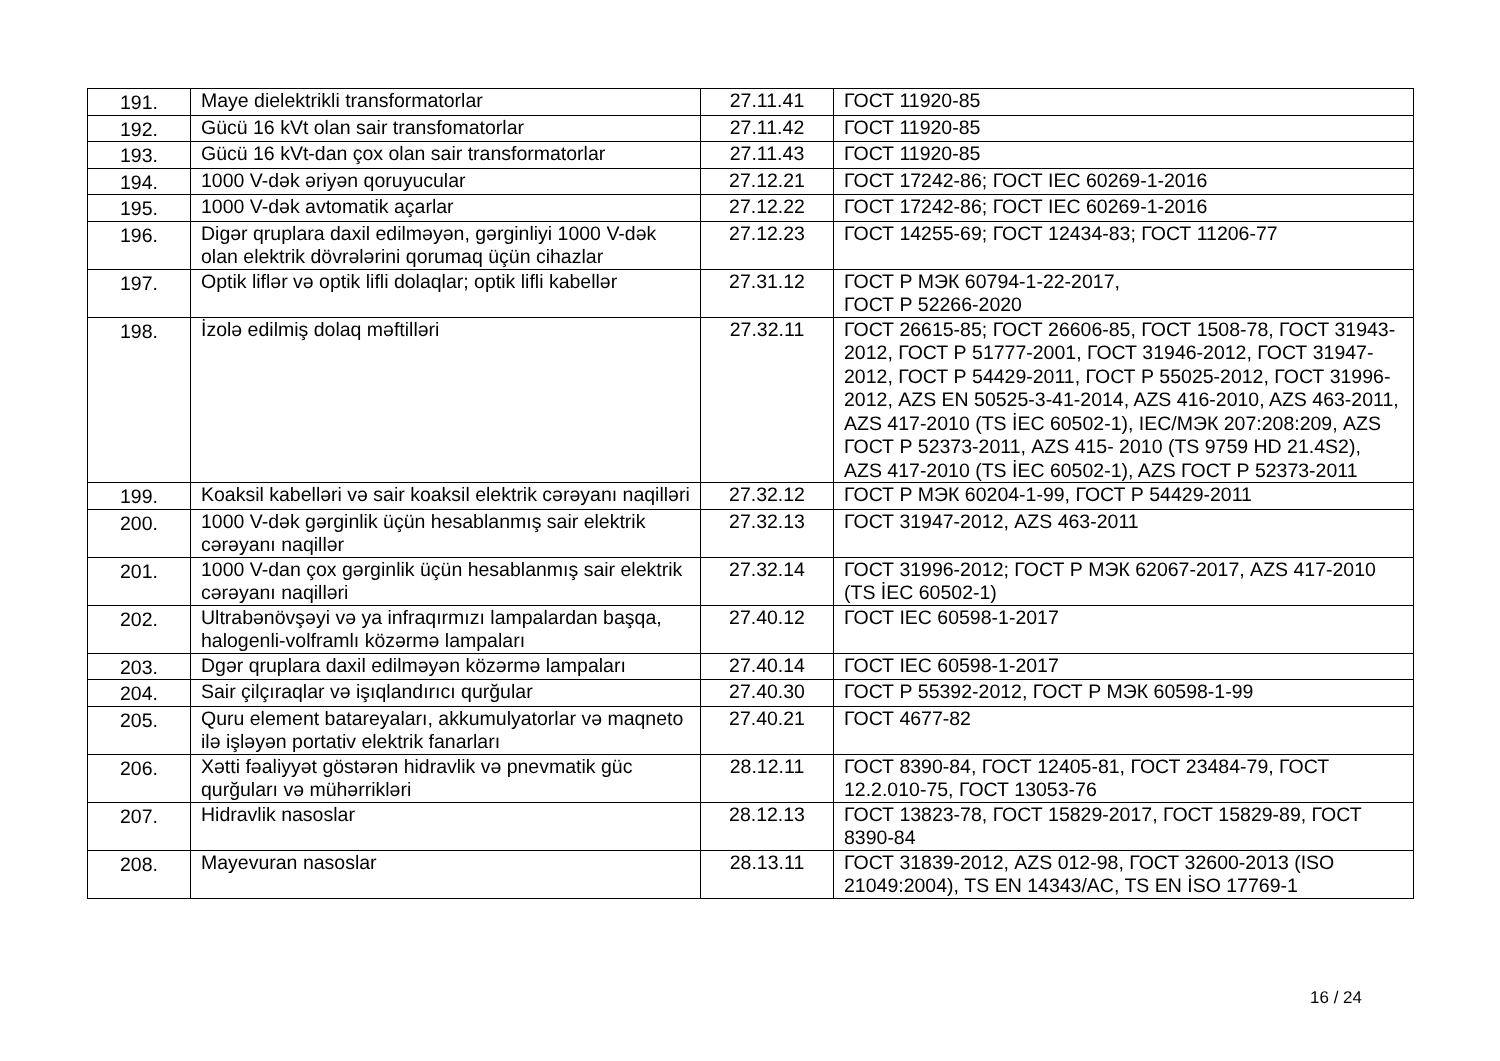| 191. | Maye dielektrikli transformatorlar | 27.11.41 | ГОСТ 11920-85 |
| 192. | Gücü 16 kVt olan sair transfomatorlar | 27.11.42 | ГОСТ 11920-85 |
| 193. | Gücü 16 kVt-dan çox olan sair transformatorlar | 27.11.43 | ГОСТ 11920-85 |
| 194. | 1000 V-dək əriyən qoruyucular | 27.12.21 | ГОСТ 17242-86; ГОСТ IEC 60269-1-2016 |
| 195. | 1000 V-dək avtomatik açarlar | 27.12.22 | ГОСТ 17242-86; ГОСТ IEC 60269-1-2016 |
| 196. | Digər qruplara daxil edilməyən, gərginliyi 1000 V-dək olan elektrik dövrələrini qorumaq üçün cihazlar | 27.12.23 | ГОСТ 14255-69; ГОСТ 12434-83; ГОСТ 11206-77 |
| 197. | Optik liflər və optik lifli dolaqlar; optik lifli kabellər | 27.31.12 | ГОСТ Р МЭК 60794-1-22-2017, ГОСТ Р 52266-2020 |
| 198. | İzolə edilmiş dolaq məftilləri | 27.32.11 | ГОСТ 26615-85; ГОСТ 26606-85, ГОСТ 1508-78, ГОСТ 31943-2012, ГОСТ Р 51777-2001, ГОСТ 31946-2012, ГОСТ 31947-2012, ГОСТ Р 54429-2011, ГОСТ Р 55025-2012, ГОСТ 31996-2012, AZS EN 50525-3-41-2014, AZS 416-2010, AZS 463-2011, AZS 417-2010 (TS İEC 60502-1), IEC/МЭК 207:208:209, AZS ГОСТ Р 52373-2011, AZS 415- 2010 (TS 9759 HD 21.4S2), AZS 417-2010 (TS İEC 60502-1), AZS ГОСТ Р 52373-2011 |
| 199. | Koaksil kabelləri və sair koaksil elektrik cərəyanı naqilləri | 27.32.12 | ГОСТ Р МЭК 60204-1-99, ГОСТ Р 54429-2011 |
| 200. | 1000 V-dək gərginlik üçün hesablanmış sair elektrik cərəyanı naqillər | 27.32.13 | ГОСТ 31947-2012, AZS 463-2011 |
| 201. | 1000 V-dan çox gərginlik üçün hesablanmış sair elektrik cərəyanı naqilləri | 27.32.14 | ГОСТ 31996-2012; ГОСТ Р МЭК 62067-2017, AZS 417-2010 (TS İEC 60502-1) |
| 202. | Ultrabənövşəyi və ya infraqırmızı lampalardan başqa, halogenli-volframlı közərmə lampaları | 27.40.12 | ГОСТ IEC 60598-1-2017 |
| 203. | Dgər qruplara daxil edilməyən közərmə lampaları | 27.40.14 | ГОСТ IEC 60598-1-2017 |
| 204. | Sair çilçıraqlar və işıqlandırıcı qurğular | 27.40.30 | ГОСТ Р 55392-2012, ГОСТ Р МЭК 60598-1-99 |
| 205. | Quru element batareyaları, akkumulyatorlar və maqneto ilə işləyən portativ elektrik fanarları | 27.40.21 | ГОСТ 4677-82 |
| 206. | Xətti fəaliyyət göstərən hidravlik və pnevmatik güc qurğuları və mühərrikləri | 28.12.11 | ГОСТ 8390-84, ГОСТ 12405-81, ГОСТ 23484-79, ГОСТ 12.2.010-75, ГОСТ 13053-76 |
| 207. | Hidravlik nasoslar | 28.12.13 | ГОСТ 13823-78, ГОСТ 15829-2017, ГОСТ 15829-89, ГОСТ 8390-84 |
| 208. | Mayevuran nasoslar | 28.13.11 | ГОСТ 31839-2012, AZS 012-98, ГОСТ 32600-2013 (ISO 21049:2004), TS EN 14343/AC, TS EN İSO 17769-1 |
16 / 24